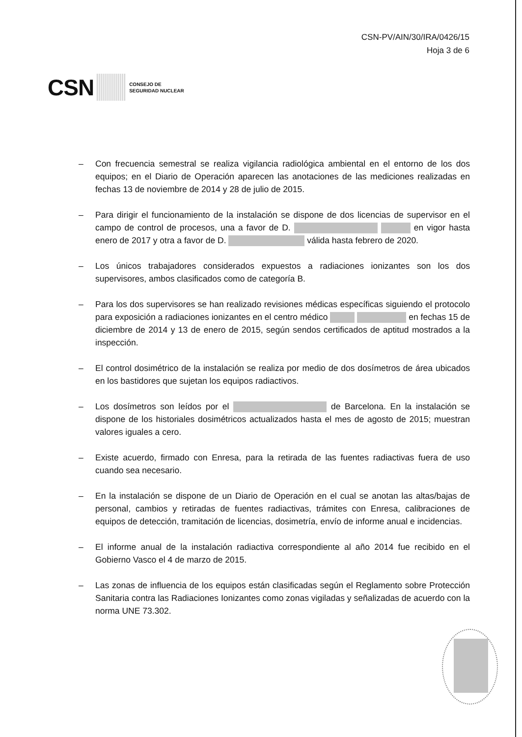CSN-PV/AIN/30/IRA/0426/15
Hoja 3 de 6
CSN CONSEJO DE
SEGURIDAD NUCLEAR
– Con frecuencia semestral se realiza vigilancia radiológica ambiental en el entorno de los dos equipos; en el Diario de Operación aparecen las anotaciones de las mediciones realizadas en fechas 13 de noviembre de 2014 y 28 de julio de 2015.
– Para dirigir el funcionamiento de la instalación se dispone de dos licencias de supervisor en el campo de control de procesos, una a favor de D. en vigor hasta enero de 2017 y otra a favor de D. válida hasta febrero de 2020.
– Los únicos trabajadores considerados expuestos a radiaciones ionizantes son los dos supervisores, ambos clasificados como de categoría B.
– Para los dos supervisores se han realizado revisiones médicas específicas siguiendo el protocolo para exposición a radiaciones ionizantes en el centro médico en fechas 15 de diciembre de 2014 y 13 de enero de 2015, según sendos certificados de aptitud mostrados a la inspección.
– El control dosimétrico de la instalación se realiza por medio de dos dosímetros de área ubicados en los bastidores que sujetan los equipos radiactivos.
– Los dosímetros son leídos por el de Barcelona. En la instalación se dispone de los historiales dosimétricos actualizados hasta el mes de agosto de 2015; muestran valores iguales a cero.
– Existe acuerdo, firmado con Enresa, para la retirada de las fuentes radiactivas fuera de uso cuando sea necesario.
– En la instalación se dispone de un Diario de Operación en el cual se anotan las altas/bajas de personal, cambios y retiradas de fuentes radiactivas, trámites con Enresa, calibraciones de equipos de detección, tramitación de licencias, dosimetría, envío de informe anual e incidencias.
– El informe anual de la instalación radiactiva correspondiente al año 2014 fue recibido en el Gobierno Vasco el 4 de marzo de 2015.
– Las zonas de influencia de los equipos están clasificadas según el Reglamento sobre Protección Sanitaria contra las Radiaciones Ionizantes como zonas vigiladas y señalizadas de acuerdo con la norma UNE 73.302.